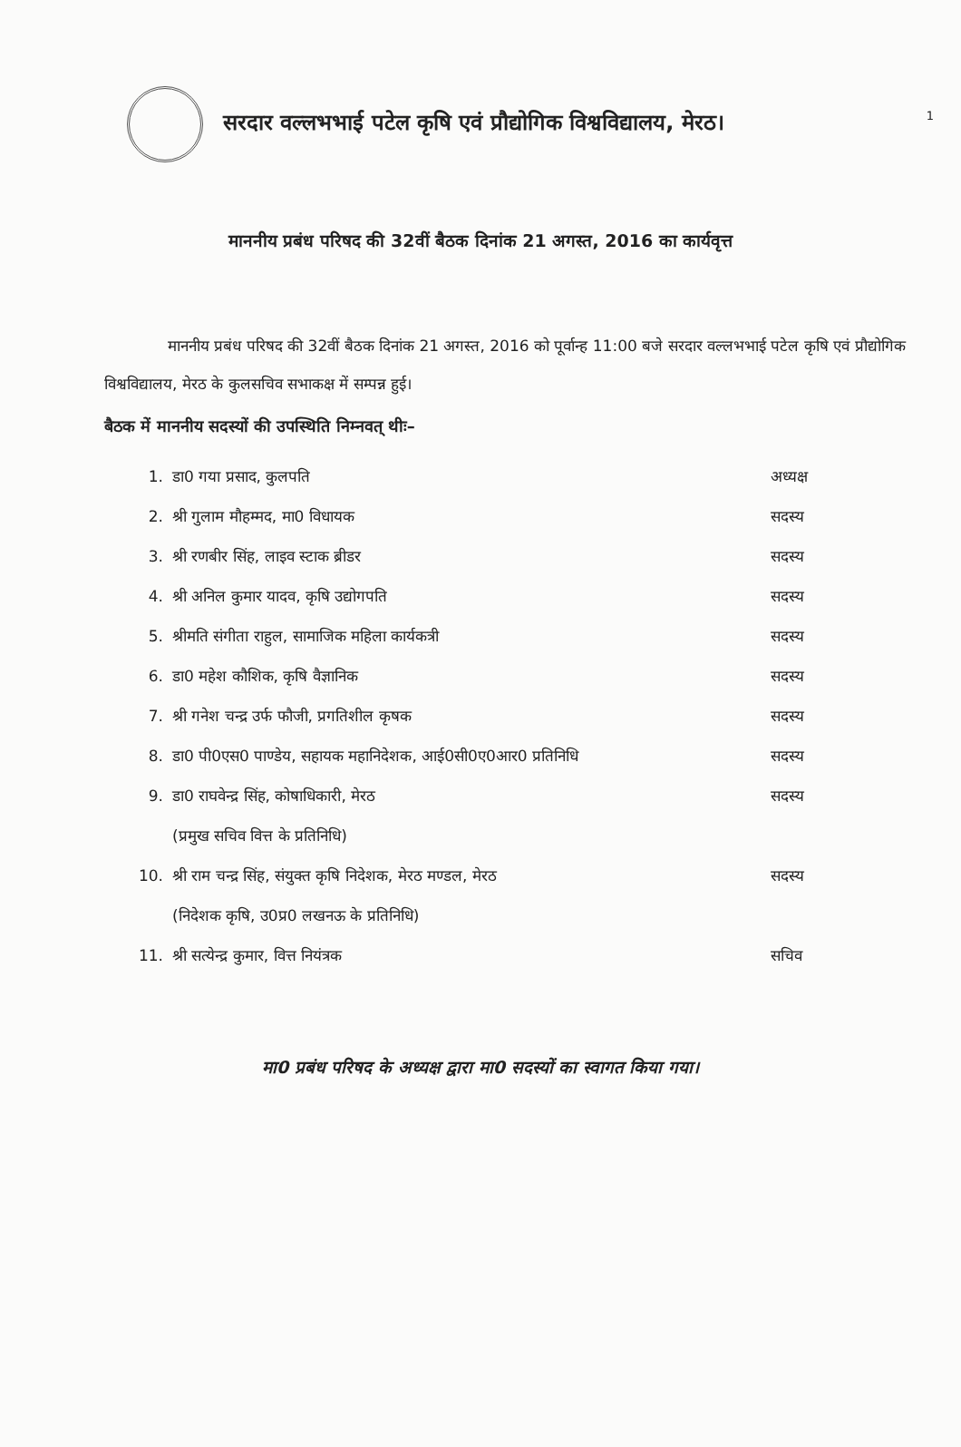1
सरदार वल्लभभाई पटेल कृषि एवं प्रौद्योगिक विश्वविद्यालय, मेरठ।
माननीय प्रबंध परिषद की 32वीं बैठक दिनांक 21 अगस्त, 2016 का कार्यवृत्त
माननीय प्रबंध परिषद की 32वीं बैठक दिनांक 21 अगस्त, 2016 को पूर्वान्ह 11:00 बजे सरदार वल्लभभाई पटेल कृषि एवं प्रौद्योगिक विश्वविद्यालय, मेरठ के कुलसचिव सभाकक्ष में सम्पन्न हुई।
बैठक में माननीय सदस्यों की उपस्थिति निम्नवत् थीः–
1. डा0 गया प्रसाद, कुलपति अध्यक्ष
2. श्री गुलाम मौहम्मद, मा0 विधायक सदस्य
3. श्री रणबीर सिंह, लाइव स्टाक ब्रीडर सदस्य
4. श्री अनिल कुमार यादव, कृषि उद्योगपति सदस्य
5. श्रीमति संगीता राहुल, सामाजिक महिला कार्यकत्री सदस्य
6. डा0 महेश कौशिक, कृषि वैज्ञानिक सदस्य
7. श्री गनेश चन्द्र उर्फ फौजी, प्रगतिशील कृषक सदस्य
8. डा0 पी0एस0 पाण्डेय, सहायक महानिदेशक, आई0सी0ए0आर0 प्रतिनिधि सदस्य
9. डा0 राघवेन्द्र सिंह, कोषाधिकारी, मेरठ सदस्य
(प्रमुख सचिव वित्त के प्रतिनिधि)
10. श्री राम चन्द्र सिंह, संयुक्त कृषि निदेशक, मेरठ मण्डल, मेरठ सदस्य
(निदेशक कृषि, उ0प्र0 लखनऊ के प्रतिनिधि)
11. श्री सत्येन्द्र कुमार, वित्त नियंत्रक सचिव
मा0 प्रबंध परिषद के अध्यक्ष द्वारा मा0 सदस्यों का स्वागत किया गया।